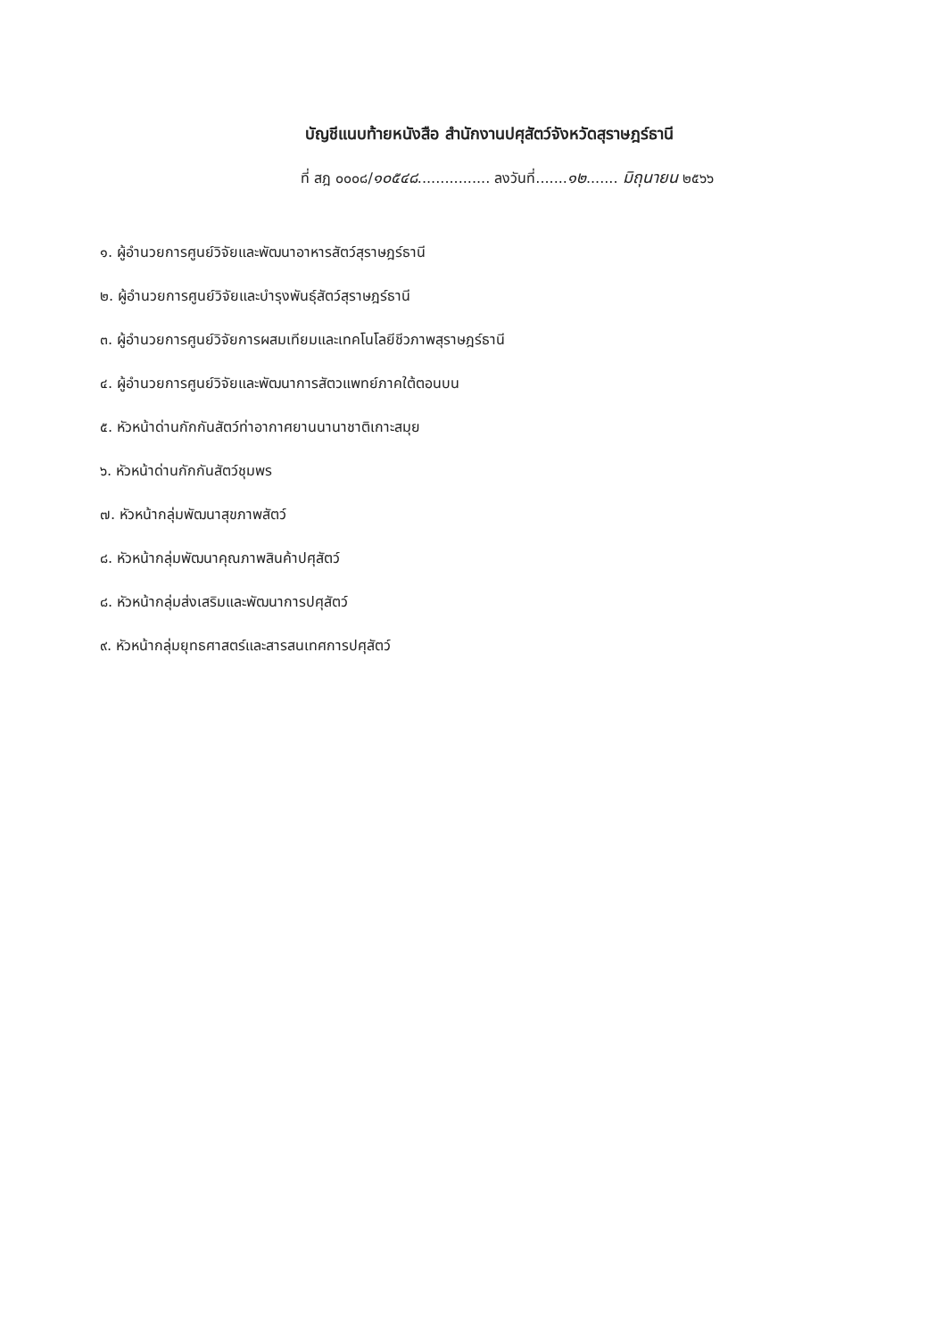บัญชีแนบท้ายหนังสือ สำนักงานปศุสัตว์จังหวัดสุราษฎร์ธานี
ที่ สฎ ๐๐๐๘/๑๐๕๔๘................ ลงวันที่.......๑๒....... มิถุนายน ๒๕๖๖
๑. ผู้อำนวยการศูนย์วิจัยและพัฒนาอาหารสัตว์สุราษฎร์ธานี
๒. ผู้อำนวยการศูนย์วิจัยและบำรุงพันธุ์สัตว์สุราษฎร์ธานี
๓. ผู้อำนวยการศูนย์วิจัยการผสมเทียมและเทคโนโลยีชีวภาพสุราษฎร์ธานี
๔. ผู้อำนวยการศูนย์วิจัยและพัฒนาการสัตวแพทย์ภาคใต้ตอนบน
๕. หัวหน้าด่านกักกันสัตว์ท่าอากาศยานนานาชาติเกาะสมุย
๖. หัวหน้าด่านกักกันสัตว์ชุมพร
๗. หัวหน้ากลุ่มพัฒนาสุขภาพสัตว์
๘. หัวหน้ากลุ่มพัฒนาคุณภาพสินค้าปศุสัตว์
๘. หัวหน้ากลุ่มส่งเสริมและพัฒนาการปศุสัตว์
๙. หัวหน้ากลุ่มยุทธศาสตร์และสารสนเทศการปศุสัตว์